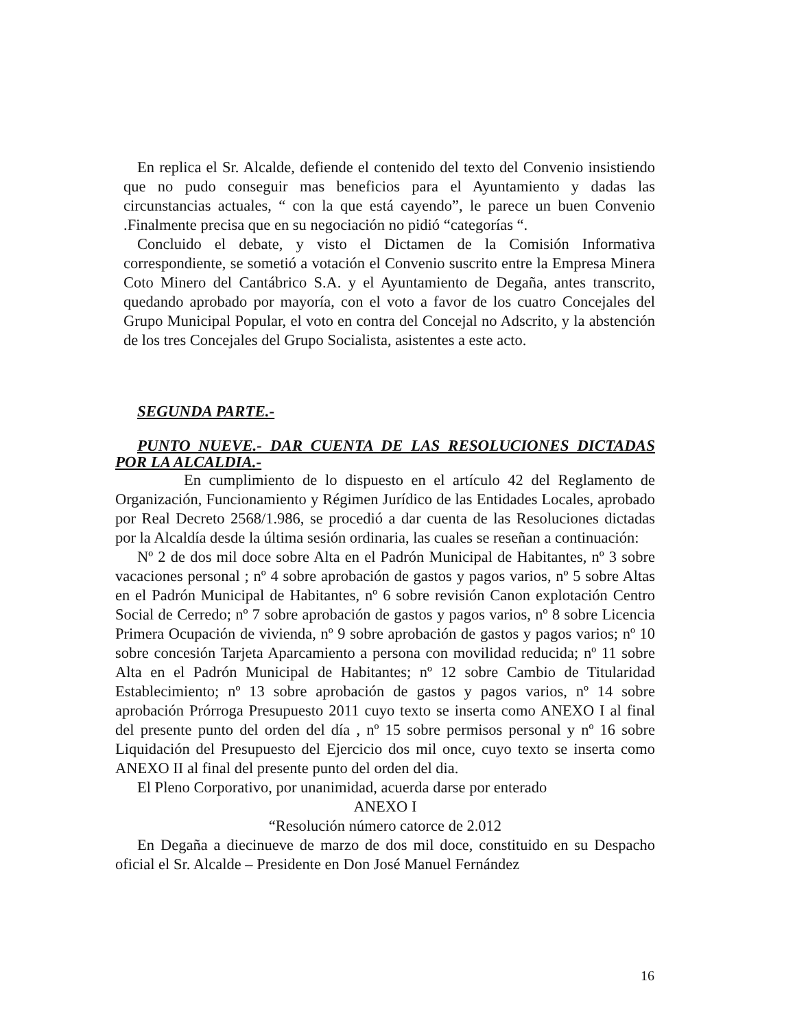En replica el Sr. Alcalde, defiende el contenido del texto del Convenio insistiendo que no pudo conseguir mas beneficios para el Ayuntamiento y dadas las circunstancias actuales, “ con la que está cayendo”, le parece un buen Convenio .Finalmente precisa que en su negociación no pidió “categorías “.
Concluido el debate, y visto el Dictamen de la Comisión Informativa correspondiente, se sometió a votación el Convenio suscrito entre la Empresa Minera Coto Minero del Cantábrico S.A. y el Ayuntamiento de Degaña, antes transcrito, quedando aprobado por mayoría, con el voto a favor de los cuatro Concejales del Grupo Municipal Popular, el voto en contra del Concejal no Adscrito, y la abstención de los tres Concejales del Grupo Socialista, asistentes a este acto.
SEGUNDA PARTE.-
PUNTO NUEVE.- DAR CUENTA DE LAS RESOLUCIONES DICTADAS POR LA ALCALDIA.-
En cumplimiento de lo dispuesto en el artículo 42 del Reglamento de Organización, Funcionamiento y Régimen Jurídico de las Entidades Locales, aprobado por Real Decreto 2568/1.986, se procedió a dar cuenta de las Resoluciones dictadas por la Alcaldía desde la última sesión ordinaria, las cuales se reseñan a continuación:
Nº 2 de dos mil doce sobre Alta en el Padrón Municipal de Habitantes, nº 3 sobre vacaciones personal ; nº 4 sobre aprobación de gastos y pagos varios, nº 5 sobre Altas en el Padrón Municipal de Habitantes, nº 6 sobre revisión Canon explotación Centro Social de Cerredo; nº 7 sobre aprobación de gastos y pagos varios, nº 8 sobre Licencia Primera Ocupación de vivienda, nº 9 sobre aprobación de gastos y pagos varios; nº 10 sobre concesión Tarjeta Aparcamiento a persona con movilidad reducida; nº 11 sobre Alta en el Padrón Municipal de Habitantes; nº 12 sobre Cambio de Titularidad Establecimiento; nº 13 sobre aprobación de gastos y pagos varios, nº 14 sobre aprobación Prórroga Presupuesto 2011 cuyo texto se inserta como ANEXO I al final del presente punto del orden del día , nº 15 sobre permisos personal y nº 16 sobre Liquidación del Presupuesto del Ejercicio dos mil once, cuyo texto se inserta como ANEXO II al final del presente punto del orden del dia.
El Pleno Corporativo, por unanimidad, acuerda darse por enterado
ANEXO I
“Resolución número catorce de 2.012
En Degaña a diecinueve de marzo de dos mil doce, constituido en su Despacho oficial el Sr. Alcalde – Presidente en Don José Manuel Fernández
16